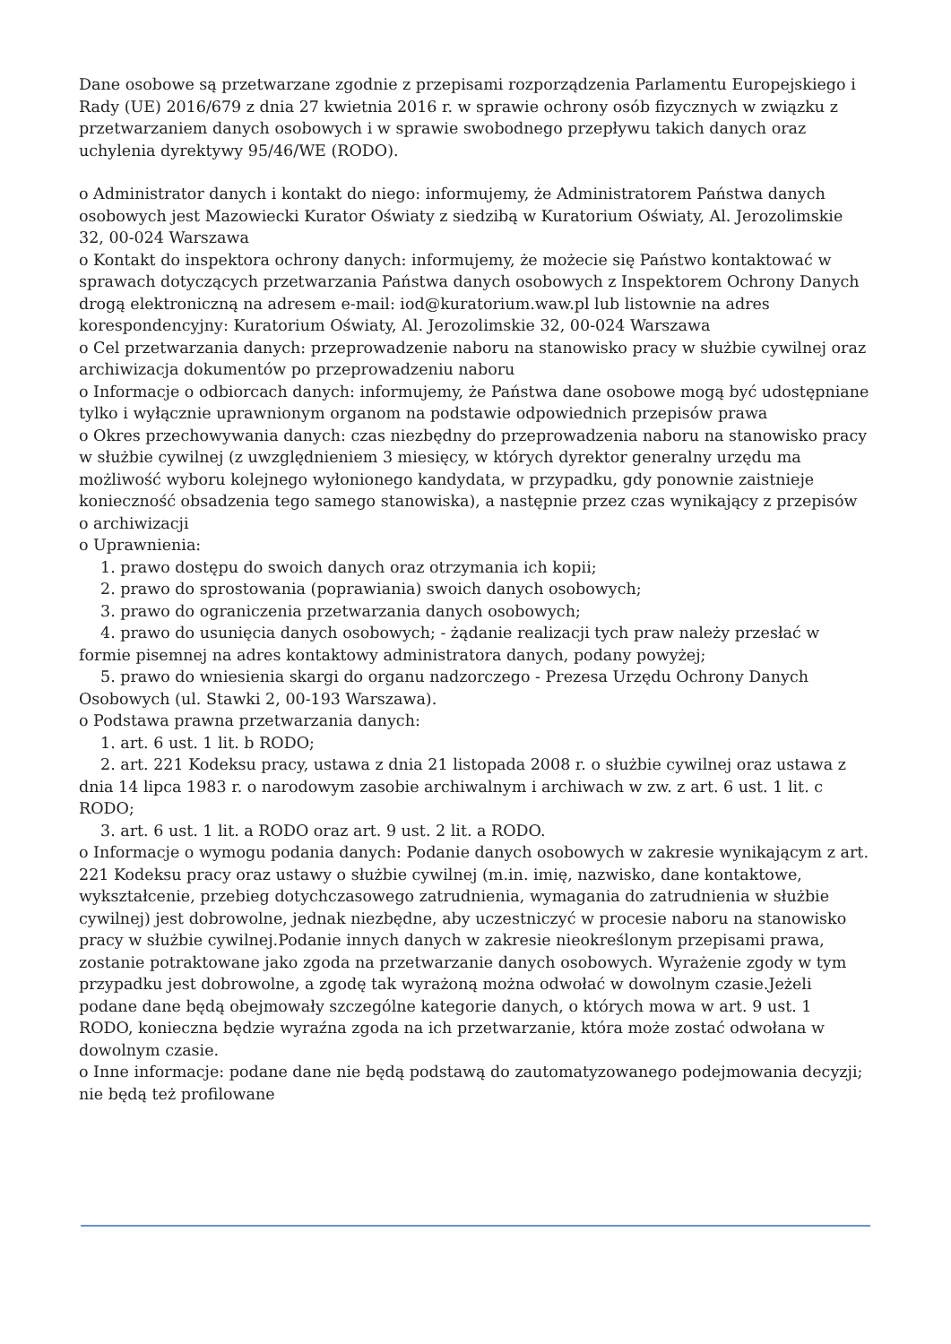Dane osobowe są przetwarzane zgodnie z przepisami rozporządzenia Parlamentu Europejskiego i Rady (UE) 2016/679 z dnia 27 kwietnia 2016 r. w sprawie ochrony osób fizycznych w związku z przetwarzaniem danych osobowych i w sprawie swobodnego przepływu takich danych oraz uchylenia dyrektywy 95/46/WE (RODO).
o Administrator danych i kontakt do niego: informujemy, że Administratorem Państwa danych osobowych jest Mazowiecki Kurator Oświaty z siedzibą w Kuratorium Oświaty, Al. Jerozolimskie 32, 00-024 Warszawa
o Kontakt do inspektora ochrony danych: informujemy, że możecie się Państwo kontaktować w sprawach dotyczących przetwarzania Państwa danych osobowych z Inspektorem Ochrony Danych drogą elektroniczną na adresem e-mail: iod@kuratorium.waw.pl lub listownie na adres korespondencyjny: Kuratorium Oświaty, Al. Jerozolimskie 32, 00-024 Warszawa
o Cel przetwarzania danych: przeprowadzenie naboru na stanowisko pracy w służbie cywilnej oraz archiwizacja dokumentów po przeprowadzeniu naboru
o Informacje o odbiorcach danych: informujemy, że Państwa dane osobowe mogą być udostępniane tylko i wyłącznie uprawnionym organom na podstawie odpowiednich przepisów prawa
o Okres przechowywania danych: czas niezbędny do przeprowadzenia naboru na stanowisko pracy w służbie cywilnej (z uwzględnieniem 3 miesięcy, w których dyrektor generalny urzędu ma możliwość wyboru kolejnego wyłonionego kandydata, w przypadku, gdy ponownie zaistnieje konieczność obsadzenia tego samego stanowiska), a następnie przez czas wynikający z przepisów o archiwizacji
o Uprawnienia:
1. prawo dostępu do swoich danych oraz otrzymania ich kopii;
2. prawo do sprostowania (poprawiania) swoich danych osobowych;
3. prawo do ograniczenia przetwarzania danych osobowych;
4. prawo do usunięcia danych osobowych; - żądanie realizacji tych praw należy przesłać w formie pisemnej na adres kontaktowy administratora danych, podany powyżej;
5. prawo do wniesienia skargi do organu nadzorczego - Prezesa Urzędu Ochrony Danych Osobowych (ul. Stawki 2, 00-193 Warszawa).
o Podstawa prawna przetwarzania danych:
1. art. 6 ust. 1 lit. b RODO;
2. art. 221 Kodeksu pracy, ustawa z dnia 21 listopada 2008 r. o służbie cywilnej oraz ustawa z dnia 14 lipca 1983 r. o narodowym zasobie archiwalnym i archiwach w zw. z art. 6 ust. 1 lit. c RODO;
3. art. 6 ust. 1 lit. a RODO oraz art. 9 ust. 2 lit. a RODO.
o Informacje o wymogu podania danych: Podanie danych osobowych w zakresie wynikającym z art. 221 Kodeksu pracy oraz ustawy o służbie cywilnej (m.in. imię, nazwisko, dane kontaktowe, wykształcenie, przebieg dotychczasowego zatrudnienia, wymagania do zatrudnienia w służbie cywilnej) jest dobrowolne, jednak niezbędne, aby uczestniczyć w procesie naboru na stanowisko pracy w służbie cywilnej.Podanie innych danych w zakresie nieokreślonym przepisami prawa, zostanie potraktowane jako zgoda na przetwarzanie danych osobowych. Wyrażenie zgody w tym przypadku jest dobrowolne, a zgodę tak wyrażoną można odwołać w dowolnym czasie.Jeżeli podane dane będą obejmowały szczególne kategorie danych, o których mowa w art. 9 ust. 1 RODO, konieczna będzie wyraźna zgoda na ich przetwarzanie, która może zostać odwołana w dowolnym czasie.
o Inne informacje: podane dane nie będą podstawą do zautomatyzowanego podejmowania decyzji; nie będą też profilowane